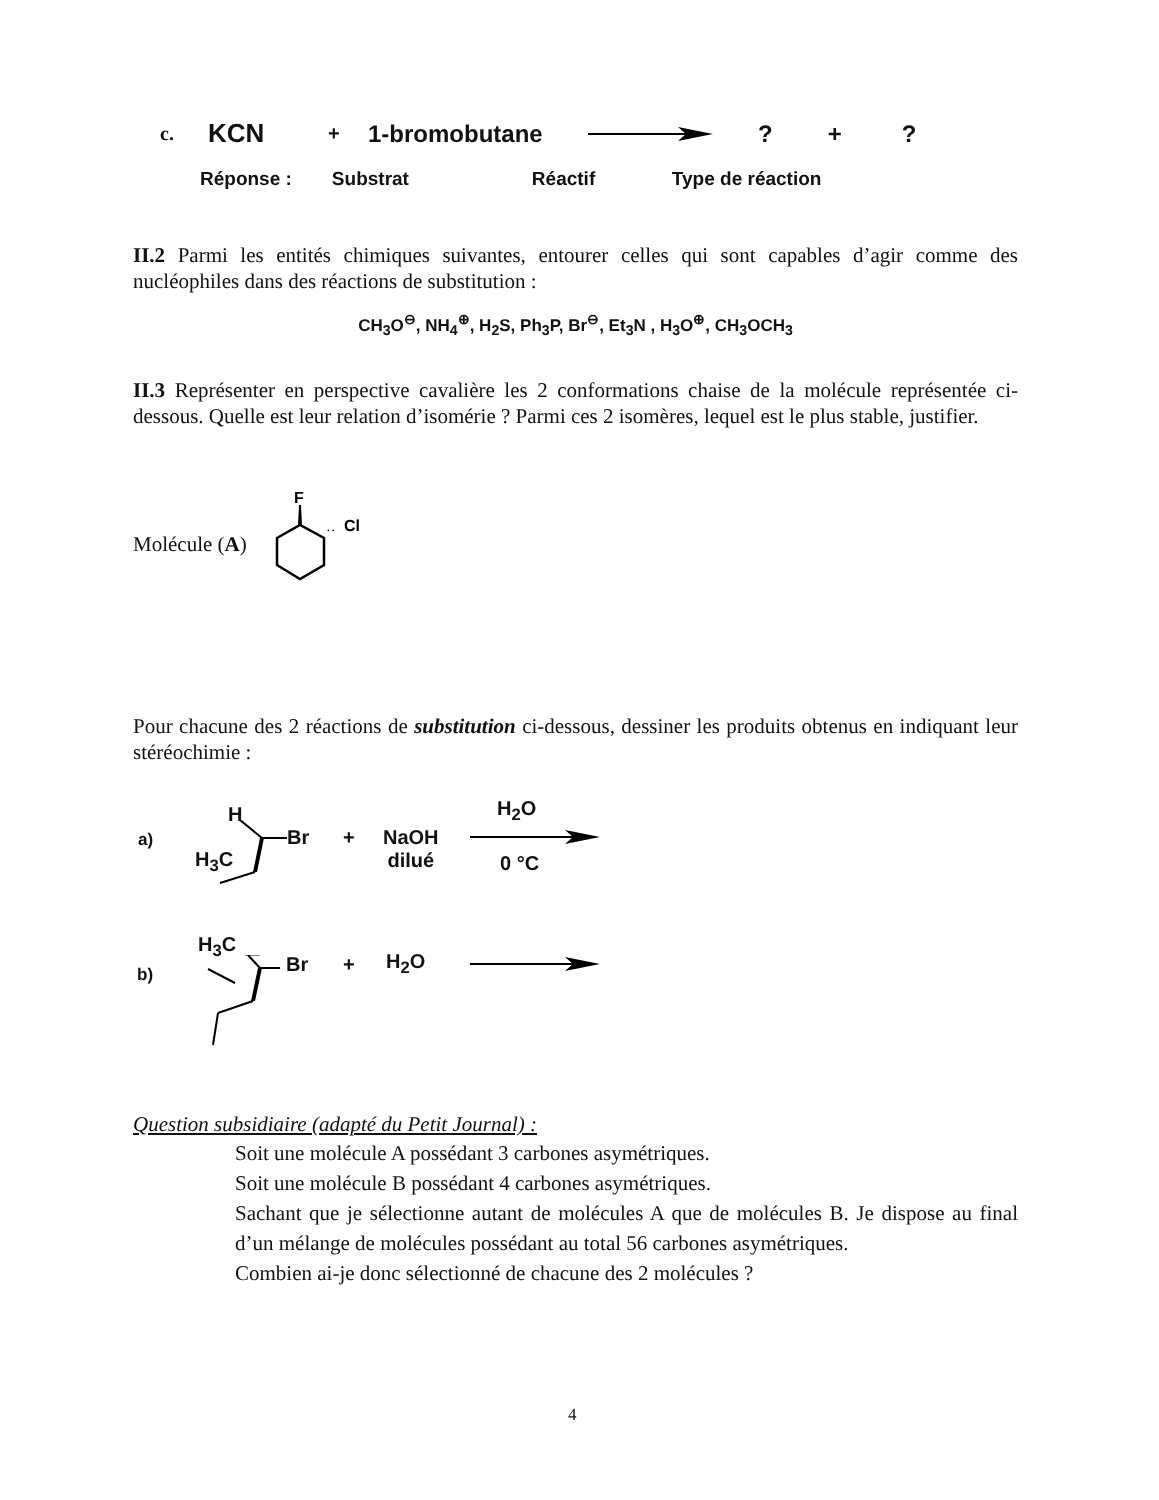c. KCN + 1-bromobutane ? + ?
Réponse : Substrat Réactif Type de réaction
II.2 Parmi les entités chimiques suivantes, entourer celles qui sont capables d’agir comme des nucléophiles dans des réactions de substitution :
CH<sub>3</sub>O<sup>⊖</sup>, NH<sub>4</sub><sup>⊕</sup>, H<sub>2</sub>S, Ph<sub>3</sub>P, Br<sup>⊖</sup>, Et<sub>3</sub>N , H<sub>3</sub>O<sup>⊕</sup>, CH<sub>3</sub>OCH<sub>3</sub>
II.3 Représenter en perspective cavalière les 2 conformations chaise de la molécule représentée ci-dessous. Quelle est leur relation d’isomérie ? Parmi ces 2 isomères, lequel est le plus stable, justifier.
Molécule (A)
F
Cl
··
Pour chacune des 2 réactions de substitution ci-dessous, dessiner les produits obtenus en indiquant leur stéréochimie :
a)
H
H<sub>3</sub>C
Br +
NaOH
dilué
H<sub>2</sub>O
0 °C
H<sub>3</sub>C
b) Br + H<sub>2</sub>O
Question subsidiaire (adapté du Petit Journal) :
Soit une molécule A possédant 3 carbones asymétriques.
Soit une molécule B possédant 4 carbones asymétriques.
Sachant que je sélectionne autant de molécules A que de molécules B. Je dispose au final d’un mélange de molécules possédant au total 56 carbones asymétriques.
Combien ai-je donc sélectionné de chacune des 2 molécules ?
4